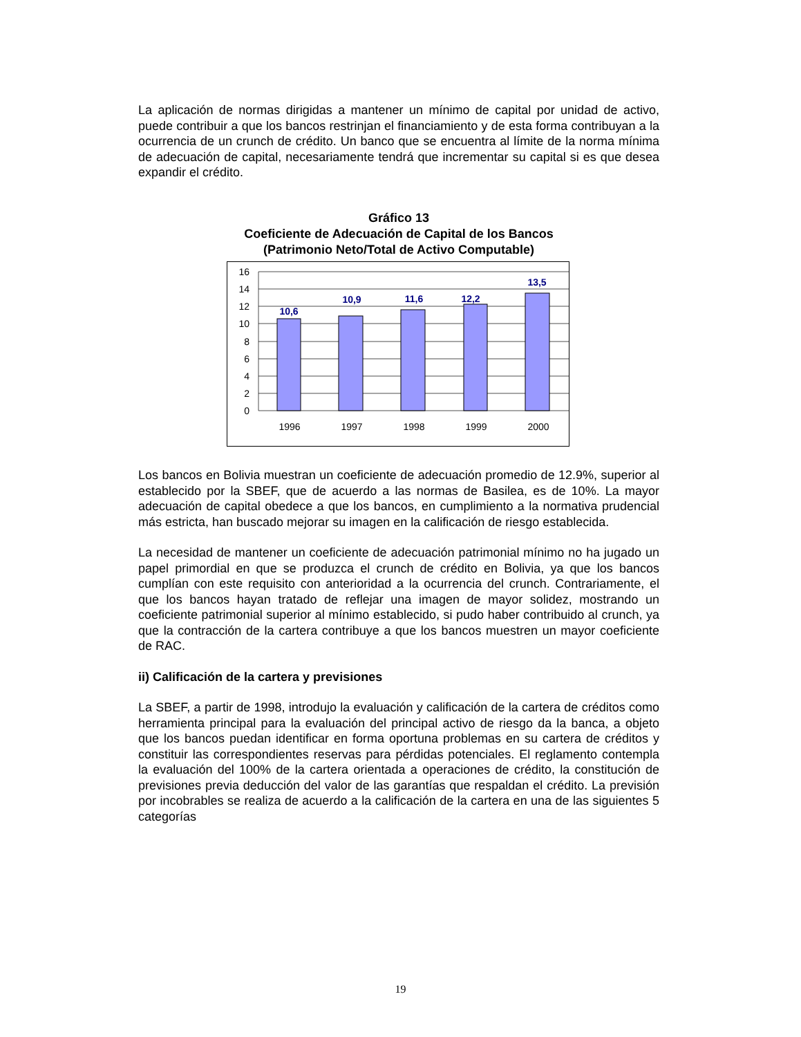La aplicación de normas dirigidas a mantener un mínimo de capital por unidad de activo, puede contribuir a que los bancos restrinjan el financiamiento y de esta forma contribuyan a la ocurrencia de un crunch de crédito. Un banco que se encuentra al límite de la norma mínima de adecuación de capital, necesariamente tendrá que incrementar su capital si es que desea expandir el crédito.
Gráfico 13
Coeficiente de Adecuación de Capital de los Bancos
(Patrimonio Neto/Total de Activo Computable)
16
14
12
10
8
6
4
2
0
1996
1997
1998
1999
2000
10,6
10,9
11,6
12,2
13,5
Los bancos en Bolivia muestran un coeficiente de adecuación promedio de 12.9%, superior al establecido por la SBEF, que de acuerdo a las normas de Basilea, es de 10%. La mayor adecuación de capital obedece a que los bancos, en cumplimiento a la normativa prudencial más estricta, han buscado mejorar su imagen en la calificación de riesgo establecida.
La necesidad de mantener un coeficiente de adecuación patrimonial mínimo no ha jugado un papel primordial en que se produzca el crunch de crédito en Bolivia, ya que los bancos cumplían con este requisito con anterioridad a la ocurrencia del crunch. Contrariamente, el que los bancos hayan tratado de reflejar una imagen de mayor solidez, mostrando un coeficiente patrimonial superior al mínimo establecido, si pudo haber contribuido al crunch, ya que la contracción de la cartera contribuye a que los bancos muestren un mayor coeficiente de RAC.
ii) Calificación de la cartera y previsiones
La SBEF, a partir de 1998, introdujo la evaluación y calificación de la cartera de créditos como herramienta principal para la evaluación del principal activo de riesgo da la banca, a objeto que los bancos puedan identificar en forma oportuna problemas en su cartera de créditos y constituir las correspondientes reservas para pérdidas potenciales. El reglamento contempla la evaluación del 100% de la cartera orientada a operaciones de crédito, la constitución de previsiones previa deducción del valor de las garantías que respaldan el crédito. La previsión por incobrables se realiza de acuerdo a la calificación de la cartera en una de las siguientes 5 categorías
19